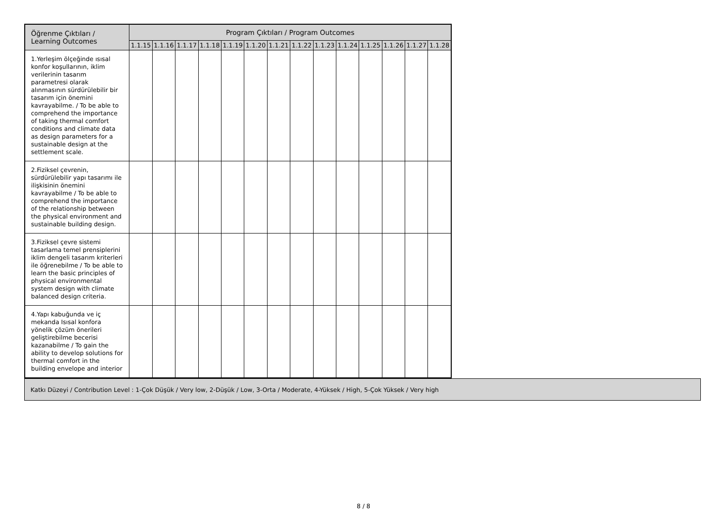| Öğrenme Çıktıları / Learning Outcomes | Program Çıktıları / Program Outcomes | | | | | | | | | | | | | |
| --- | --- | --- | --- | --- | --- | --- | --- | --- | --- | --- | --- | --- | --- | --- |
| | 1.1.15 | 1.1.16 | 1.1.17 | 1.1.18 | 1.1.19 | 1.1.20 | 1.1.21 | 1.1.22 | 1.1.23 | 1.1.24 | 1.1.25 | 1.1.26 | 1.1.27 | 1.1.28 |
| 1.Yerleşim ölçeğinde ısısal konfor koşullarının, iklim verilerinin tasarım parametresi olarak alınmasının sürdürülebilir bir tasarım için önemini kavrayabilme. / To be able to comprehend the importance of taking thermal comfort conditions and climate data as design parameters for a sustainable design at the settlement scale. | | | | | | | | | | | | | | |
| 2.Fiziksel çevrenin, sürdürülebilir yapı tasarımı ile ilişkisinin önemini kavrayabilme / To be able to comprehend the importance of the relationship between the physical environment and sustainable building design. | | | | | | | | | | | | | | |
| 3.Fiziksel çevre sistemi tasarlama temel prensiplerini iklim dengeli tasarım kriterleri ile öğrenebilme / To be able to learn the basic principles of physical environmental system design with climate balanced design criteria. | | | | | | | | | | | | | | |
| 4.Yapı kabuğunda ve iç mekanda Isısal konfora yönelik çözüm önerileri geliştirebilme becerisi kazanabilme / To gain the ability to develop solutions for thermal comfort in the building envelope and interior | | | | | | | | | | | | | | |
Katkı Düzeyi / Contribution Level : 1-Çok Düşük / Very low, 2-Düşük / Low, 3-Orta / Moderate, 4-Yüksek / High, 5-Çok Yüksek / Very high
8 / 8